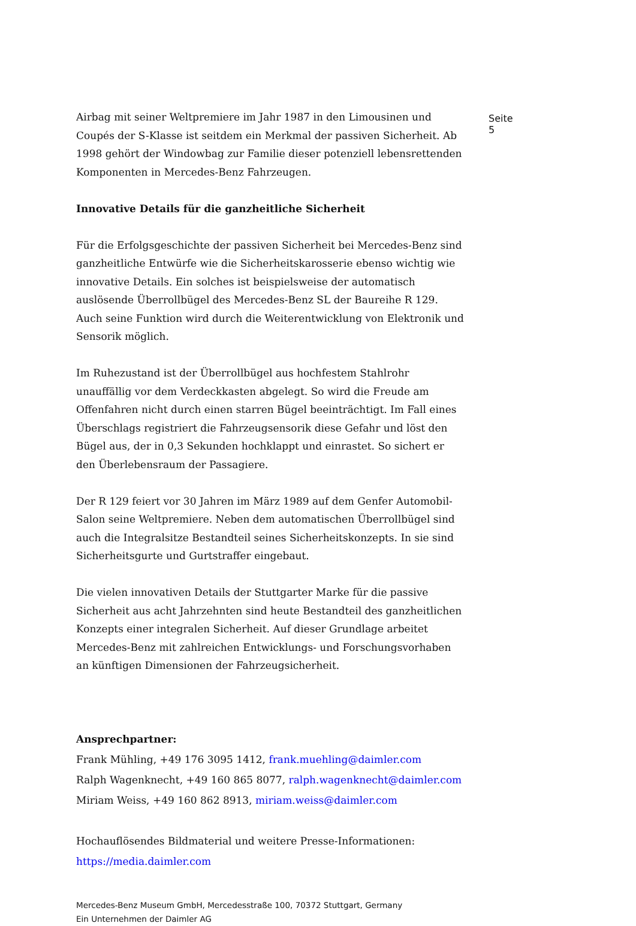Seite 5
Airbag mit seiner Weltpremiere im Jahr 1987 in den Limousinen und Coupés der S-Klasse ist seitdem ein Merkmal der passiven Sicherheit. Ab 1998 gehört der Windowbag zur Familie dieser potenziell lebensrettenden Komponenten in Mercedes-Benz Fahrzeugen.
Innovative Details für die ganzheitliche Sicherheit
Für die Erfolgsgeschichte der passiven Sicherheit bei Mercedes-Benz sind ganzheitliche Entwürfe wie die Sicherheitskarosserie ebenso wichtig wie innovative Details. Ein solches ist beispielsweise der automatisch auslösende Überrollbügel des Mercedes-Benz SL der Baureihe R 129. Auch seine Funktion wird durch die Weiterentwicklung von Elektronik und Sensorik möglich.
Im Ruhezustand ist der Überrollbügel aus hochfestem Stahlrohr unauffällig vor dem Verdeckkasten abgelegt. So wird die Freude am Offenfahren nicht durch einen starren Bügel beeinträchtigt. Im Fall eines Überschlags registriert die Fahrzeugsensorik diese Gefahr und löst den Bügel aus, der in 0,3 Sekunden hochklappt und einrastet. So sichert er den Überlebensraum der Passagiere.
Der R 129 feiert vor 30 Jahren im März 1989 auf dem Genfer Automobil-Salon seine Weltpremiere. Neben dem automatischen Überrollbügel sind auch die Integralsitze Bestandteil seines Sicherheitskonzepts. In sie sind Sicherheitsgurte und Gurtstraffer eingebaut.
Die vielen innovativen Details der Stuttgarter Marke für die passive Sicherheit aus acht Jahrzehnten sind heute Bestandteil des ganzheitlichen Konzepts einer integralen Sicherheit. Auf dieser Grundlage arbeitet Mercedes-Benz mit zahlreichen Entwicklungs- und Forschungsvorhaben an künftigen Dimensionen der Fahrzeugsicherheit.
Ansprechpartner:
Frank Mühling, +49 176 3095 1412, frank.muehling@daimler.com
Ralph Wagenknecht, +49 160 865 8077, ralph.wagenknecht@daimler.com
Miriam Weiss, +49 160 862 8913, miriam.weiss@daimler.com
Hochauflösendes Bildmaterial und weitere Presse-Informationen:
https://media.daimler.com
Mercedes-Benz Museum GmbH, Mercedesstraße 100, 70372 Stuttgart, Germany
Ein Unternehmen der Daimler AG